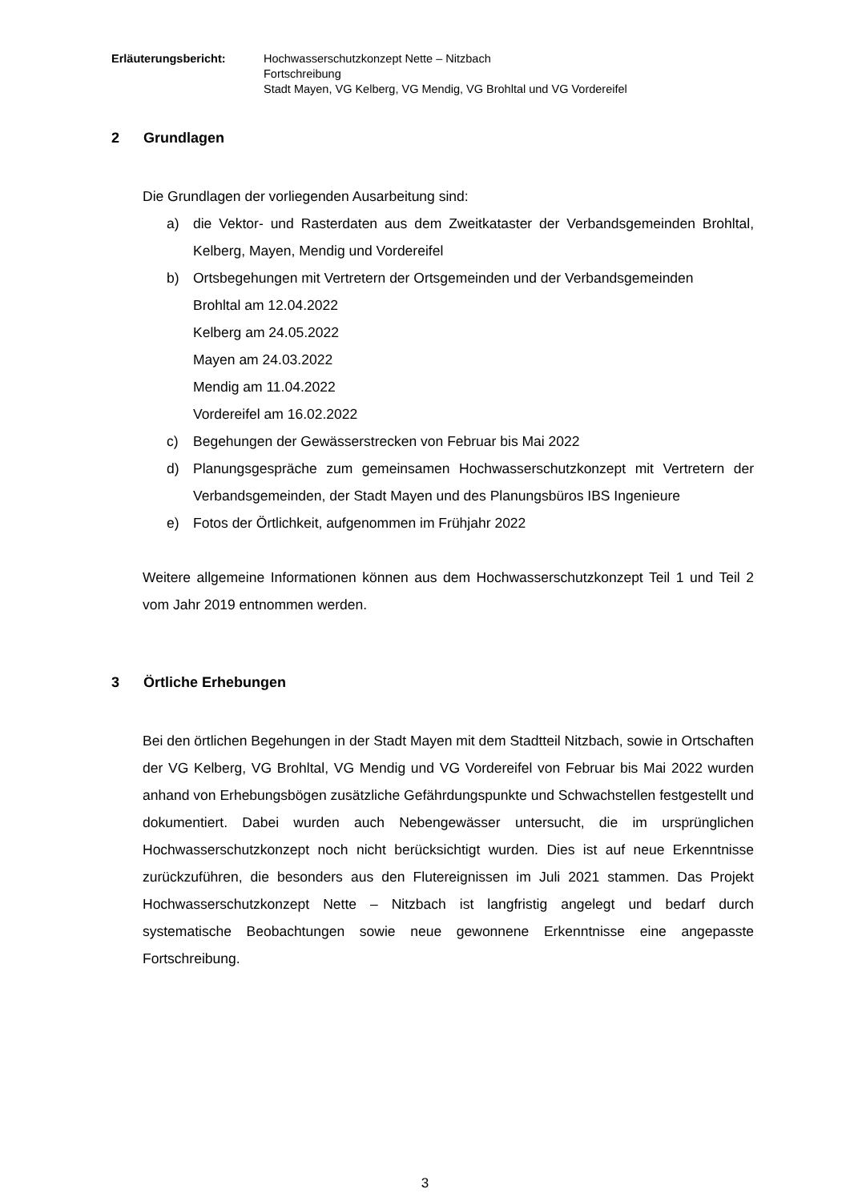Erläuterungsbericht: Hochwasserschutzkonzept Nette – Nitzbach
Fortschreibung
Stadt Mayen, VG Kelberg, VG Mendig, VG Brohltal und VG Vordereifel
2 Grundlagen
Die Grundlagen der vorliegenden Ausarbeitung sind:
a) die Vektor- und Rasterdaten aus dem Zweitkataster der Verbandsgemeinden Brohltal, Kelberg, Mayen, Mendig und Vordereifel
b) Ortsbegehungen mit Vertretern der Ortsgemeinden und der Verbandsgemeinden
Brohltal am 12.04.2022
Kelberg am 24.05.2022
Mayen am 24.03.2022
Mendig am 11.04.2022
Vordereifel am 16.02.2022
c) Begehungen der Gewässerstrecken von Februar bis Mai 2022
d) Planungsgespräche zum gemeinsamen Hochwasserschutzkonzept mit Vertretern der Verbandsgemeinden, der Stadt Mayen und des Planungsbüros IBS Ingenieure
e) Fotos der Örtlichkeit, aufgenommen im Frühjahr 2022
Weitere allgemeine Informationen können aus dem Hochwasserschutzkonzept Teil 1 und Teil 2 vom Jahr 2019 entnommen werden.
3 Örtliche Erhebungen
Bei den örtlichen Begehungen in der Stadt Mayen mit dem Stadtteil Nitzbach, sowie in Ortschaften der VG Kelberg, VG Brohltal, VG Mendig und VG Vordereifel von Februar bis Mai 2022 wurden anhand von Erhebungsbögen zusätzliche Gefährdungspunkte und Schwachstellen festgestellt und dokumentiert. Dabei wurden auch Nebengewässer untersucht, die im ursprünglichen Hochwasserschutzkonzept noch nicht berücksichtigt wurden. Dies ist auf neue Erkenntnisse zurückzuführen, die besonders aus den Flutereignissen im Juli 2021 stammen. Das Projekt Hochwasserschutzkonzept Nette – Nitzbach ist langfristig angelegt und bedarf durch systematische Beobachtungen sowie neue gewonnene Erkenntnisse eine angepasste Fortschreibung.
3